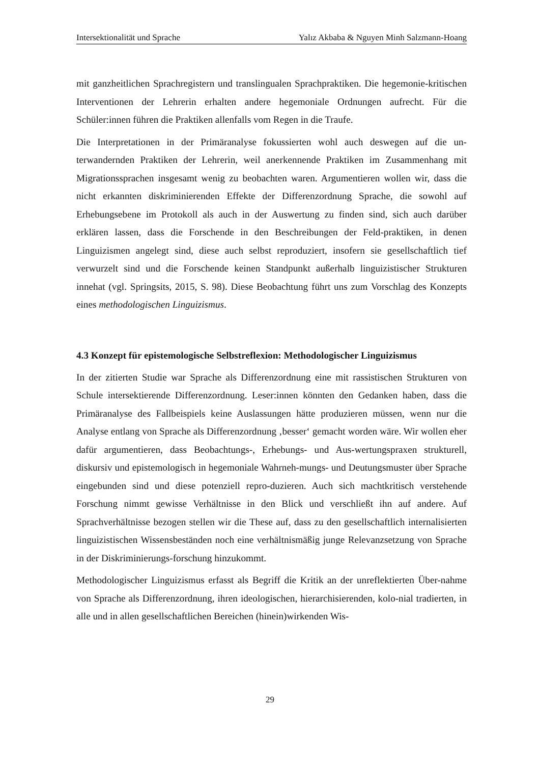Intersektionalität und Sprache Yalız Akbaba & Nguyen Minh Salzmann-Hoang
mit ganzheitlichen Sprachregistern und translingualen Sprachpraktiken. Die hegemonie-kritischen Interventionen der Lehrerin erhalten andere hegemoniale Ordnungen aufrecht. Für die Schüler:innen führen die Praktiken allenfalls vom Regen in die Traufe.
Die Interpretationen in der Primäranalyse fokussierten wohl auch deswegen auf die un-terwandernden Praktiken der Lehrerin, weil anerkennende Praktiken im Zusammenhang mit Migrationssprachen insgesamt wenig zu beobachten waren. Argumentieren wollen wir, dass die nicht erkannten diskriminierenden Effekte der Differenzordnung Sprache, die sowohl auf Erhebungsebene im Protokoll als auch in der Auswertung zu finden sind, sich auch darüber erklären lassen, dass die Forschende in den Beschreibungen der Feld-praktiken, in denen Linguizismen angelegt sind, diese auch selbst reproduziert, insofern sie gesellschaftlich tief verwurzelt sind und die Forschende keinen Standpunkt außerhalb linguizistischer Strukturen innehat (vgl. Springsits, 2015, S. 98). Diese Beobachtung führt uns zum Vorschlag des Konzepts eines methodologischen Linguizismus.
4.3 Konzept für epistemologische Selbstreflexion: Methodologischer Linguizismus
In der zitierten Studie war Sprache als Differenzordnung eine mit rassistischen Strukturen von Schule intersektierende Differenzordnung. Leser:innen könnten den Gedanken haben, dass die Primäranalyse des Fallbeispiels keine Auslassungen hätte produzieren müssen, wenn nur die Analyse entlang von Sprache als Differenzordnung ‚besser‘ gemacht worden wäre. Wir wollen eher dafür argumentieren, dass Beobachtungs-, Erhebungs- und Aus-wertungspraxen strukturell, diskursiv und epistemologisch in hegemoniale Wahrneh-mungs- und Deutungsmuster über Sprache eingebunden sind und diese potenziell repro-duzieren. Auch sich machtkritisch verstehende Forschung nimmt gewisse Verhältnisse in den Blick und verschließt ihn auf andere. Auf Sprachverhältnisse bezogen stellen wir die These auf, dass zu den gesellschaftlich internalisierten linguizistischen Wissensbeständen noch eine verhältnismäßig junge Relevanzsetzung von Sprache in der Diskriminierungs-forschung hinzukommt.
Methodologischer Linguizismus erfasst als Begriff die Kritik an der unreflektierten Über-nahme von Sprache als Differenzordnung, ihren ideologischen, hierarchisierenden, kolo-nial tradierten, in alle und in allen gesellschaftlichen Bereichen (hinein)wirkenden Wis-
29